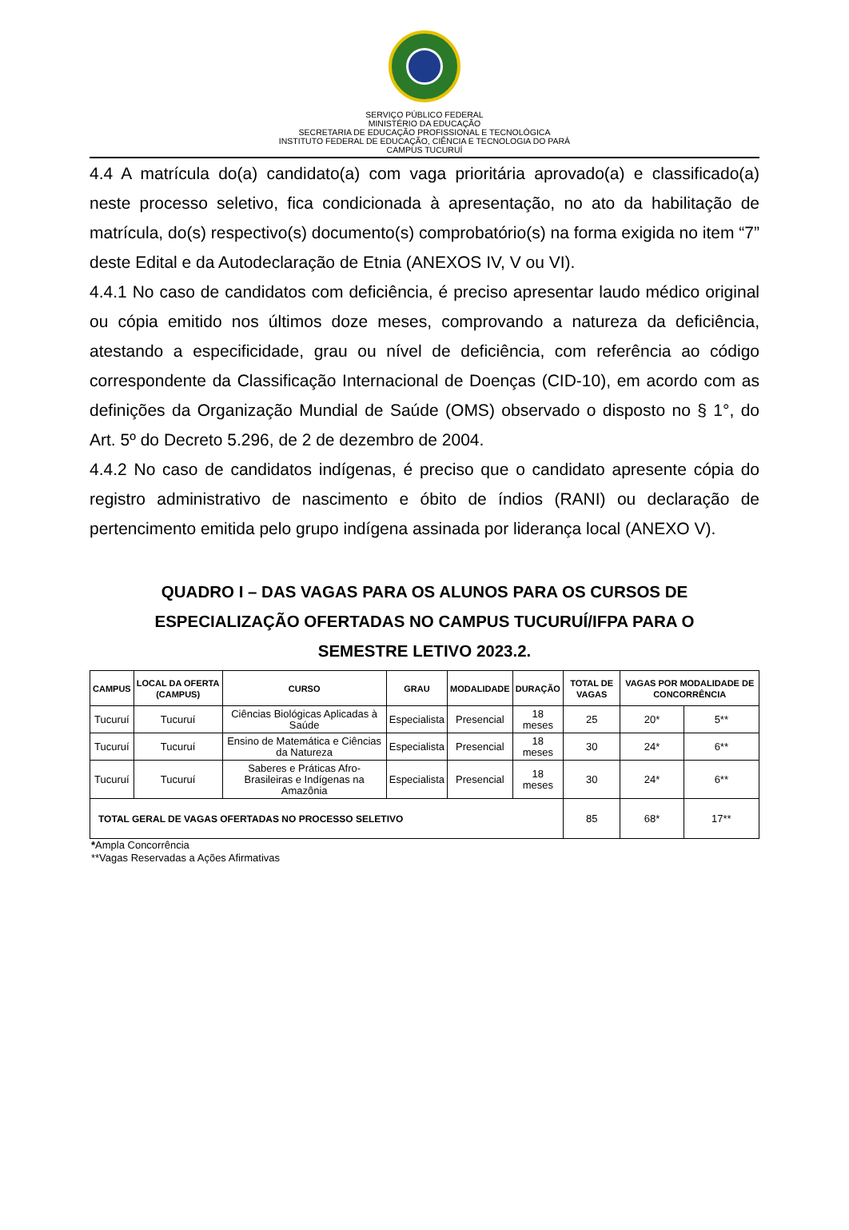SERVIÇO PÚBLICO FEDERAL
MINISTÉRIO DA EDUCAÇÃO
SECRETARIA DE EDUCAÇÃO PROFISSIONAL E TECNOLÓGICA
INSTITUTO FEDERAL DE EDUCAÇÃO, CIÊNCIA E TECNOLOGIA DO PARÁ
CAMPUS TUCURUÍ
4.4 A matrícula do(a) candidato(a) com vaga prioritária aprovado(a) e classificado(a) neste processo seletivo, fica condicionada à apresentação, no ato da habilitação de matrícula, do(s) respectivo(s) documento(s) comprobatório(s) na forma exigida no item “7” deste Edital e da Autodeclaração de Etnia (ANEXOS IV, V ou VI).
4.4.1 No caso de candidatos com deficiência, é preciso apresentar laudo médico original ou cópia emitido nos últimos doze meses, comprovando a natureza da deficiência, atestando a especificidade, grau ou nível de deficiência, com referência ao código correspondente da Classificação Internacional de Doenças (CID-10), em acordo com as definições da Organização Mundial de Saúde (OMS) observado o disposto no § 1°, do Art. 5º do Decreto 5.296, de 2 de dezembro de 2004.
4.4.2 No caso de candidatos indígenas, é preciso que o candidato apresente cópia do registro administrativo de nascimento e óbito de índios (RANI) ou declaração de pertencimento emitida pelo grupo indígena assinada por liderança local (ANEXO V).
QUADRO I – DAS VAGAS PARA OS ALUNOS PARA OS CURSOS DE ESPECIALIZAÇÃO OFERTADAS NO CAMPUS TUCURUÍ/IFPA PARA O SEMESTRE LETIVO 2023.2.
| CAMPUS | LOCAL DA OFERTA (CAMPUS) | CURSO | GRAU | MODALIDADE | DURAÇÃO | TOTAL DE VAGAS | VAGAS POR MODALIDADE DE CONCORRÊNCIA | |
| --- | --- | --- | --- | --- | --- | --- | --- | --- |
| Tucuruí | Tucuruí | Ciências Biológicas Aplicadas à Saúde | Especialista | Presencial | 18 meses | 25 | 20* | 5** |
| Tucuruí | Tucuruí | Ensino de Matemática e Ciências da Natureza | Especialista | Presencial | 18 meses | 30 | 24* | 6** |
| Tucuruí | Tucuruí | Saberes e Práticas Afro-Brasileiras e Indígenas na Amazônia | Especialista | Presencial | 18 meses | 30 | 24* | 6** |
| TOTAL GERAL DE VAGAS OFERTADAS NO PROCESSO SELETIVO | | | | | | 85 | 68* | 17** |
*Ampla Concorrência
**Vagas Reservadas a Ações Afirmativas